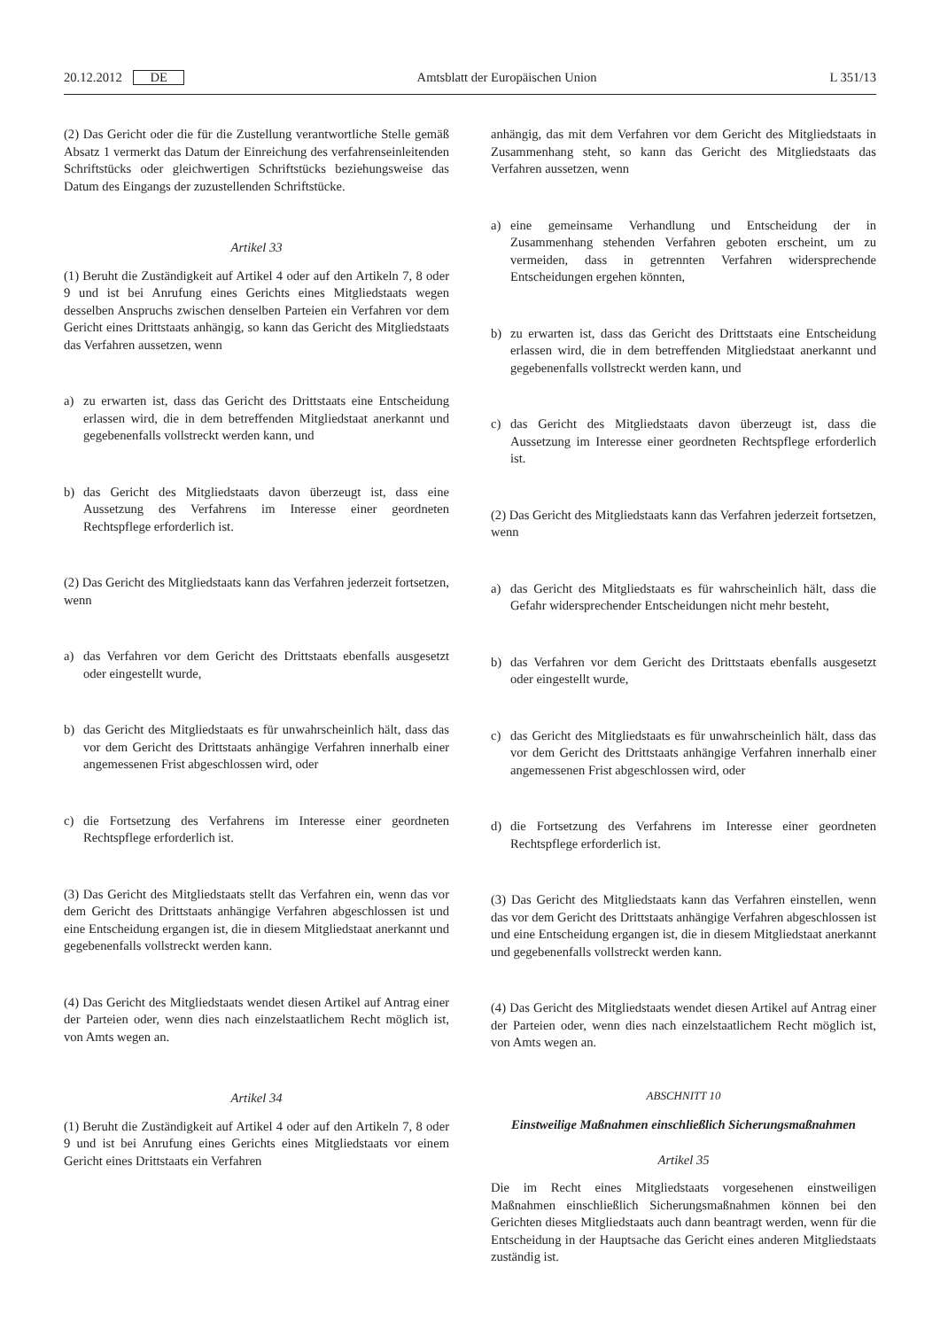20.12.2012 DE Amtsblatt der Europäischen Union L 351/13
(2) Das Gericht oder die für die Zustellung verantwortliche Stelle gemäß Absatz 1 vermerkt das Datum der Einreichung des verfahrenseinleitenden Schriftstücks oder gleichwertigen Schriftstücks beziehungsweise das Datum des Eingangs der zuzustellenden Schriftstücke.
Artikel 33
(1) Beruht die Zuständigkeit auf Artikel 4 oder auf den Artikeln 7, 8 oder 9 und ist bei Anrufung eines Gerichts eines Mitgliedstaats wegen desselben Anspruchs zwischen denselben Parteien ein Verfahren vor dem Gericht eines Drittstaats anhängig, so kann das Gericht des Mitgliedstaats das Verfahren aussetzen, wenn
a) zu erwarten ist, dass das Gericht des Drittstaats eine Entscheidung erlassen wird, die in dem betreffenden Mitgliedstaat anerkannt und gegebenenfalls vollstreckt werden kann, und
b) das Gericht des Mitgliedstaats davon überzeugt ist, dass eine Aussetzung des Verfahrens im Interesse einer geordneten Rechtspflege erforderlich ist.
(2) Das Gericht des Mitgliedstaats kann das Verfahren jederzeit fortsetzen, wenn
a) das Verfahren vor dem Gericht des Drittstaats ebenfalls ausgesetzt oder eingestellt wurde,
b) das Gericht des Mitgliedstaats es für unwahrscheinlich hält, dass das vor dem Gericht des Drittstaats anhängige Verfahren innerhalb einer angemessenen Frist abgeschlossen wird, oder
c) die Fortsetzung des Verfahrens im Interesse einer geordneten Rechtspflege erforderlich ist.
(3) Das Gericht des Mitgliedstaats stellt das Verfahren ein, wenn das vor dem Gericht des Drittstaats anhängige Verfahren abgeschlossen ist und eine Entscheidung ergangen ist, die in diesem Mitgliedstaat anerkannt und gegebenenfalls vollstreckt werden kann.
(4) Das Gericht des Mitgliedstaats wendet diesen Artikel auf Antrag einer der Parteien oder, wenn dies nach einzelstaatlichem Recht möglich ist, von Amts wegen an.
Artikel 34
(1) Beruht die Zuständigkeit auf Artikel 4 oder auf den Artikeln 7, 8 oder 9 und ist bei Anrufung eines Gerichts eines Mitgliedstaats vor einem Gericht eines Drittstaats ein Verfahren
anhängig, das mit dem Verfahren vor dem Gericht des Mitgliedstaats in Zusammenhang steht, so kann das Gericht des Mitgliedstaats das Verfahren aussetzen, wenn
a) eine gemeinsame Verhandlung und Entscheidung der in Zusammenhang stehenden Verfahren geboten erscheint, um zu vermeiden, dass in getrennten Verfahren widersprechende Entscheidungen ergehen könnten,
b) zu erwarten ist, dass das Gericht des Drittstaats eine Entscheidung erlassen wird, die in dem betreffenden Mitgliedstaat anerkannt und gegebenenfalls vollstreckt werden kann, und
c) das Gericht des Mitgliedstaats davon überzeugt ist, dass die Aussetzung im Interesse einer geordneten Rechtspflege erforderlich ist.
(2) Das Gericht des Mitgliedstaats kann das Verfahren jederzeit fortsetzen, wenn
a) das Gericht des Mitgliedstaats es für wahrscheinlich hält, dass die Gefahr widersprechender Entscheidungen nicht mehr besteht,
b) das Verfahren vor dem Gericht des Drittstaats ebenfalls ausgesetzt oder eingestellt wurde,
c) das Gericht des Mitgliedstaats es für unwahrscheinlich hält, dass das vor dem Gericht des Drittstaats anhängige Verfahren innerhalb einer angemessenen Frist abgeschlossen wird, oder
d) die Fortsetzung des Verfahrens im Interesse einer geordneten Rechtspflege erforderlich ist.
(3) Das Gericht des Mitgliedstaats kann das Verfahren einstellen, wenn das vor dem Gericht des Drittstaats anhängige Verfahren abgeschlossen ist und eine Entscheidung ergangen ist, die in diesem Mitgliedstaat anerkannt und gegebenenfalls vollstreckt werden kann.
(4) Das Gericht des Mitgliedstaats wendet diesen Artikel auf Antrag einer der Parteien oder, wenn dies nach einzelstaatlichem Recht möglich ist, von Amts wegen an.
ABSCHNITT 10
Einstweilige Maßnahmen einschließlich Sicherungsmaßnahmen
Artikel 35
Die im Recht eines Mitgliedstaats vorgesehenen einstweiligen Maßnahmen einschließlich Sicherungsmaßnahmen können bei den Gerichten dieses Mitgliedstaats auch dann beantragt werden, wenn für die Entscheidung in der Hauptsache das Gericht eines anderen Mitgliedstaats zuständig ist.